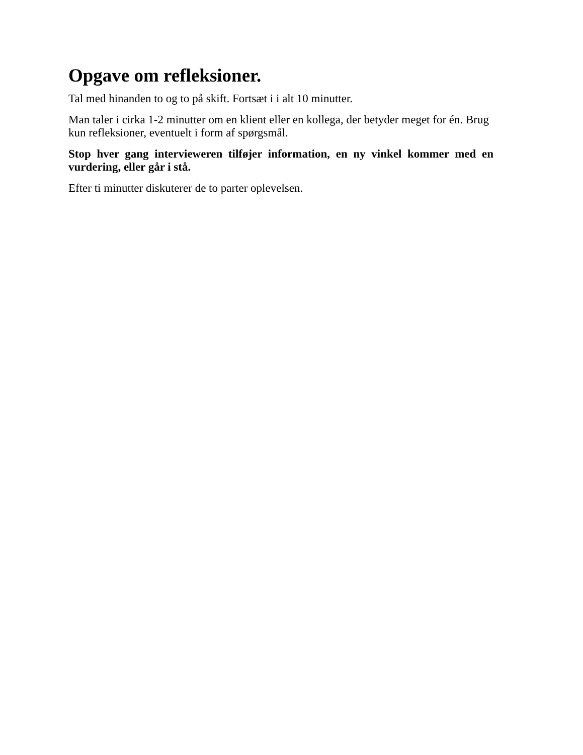Opgave om refleksioner.
Tal med hinanden to og to på skift. Fortsæt i i alt 10 minutter.
Man taler i cirka 1-2 minutter om en klient eller en kollega, der betyder meget for én. Brug kun refleksioner, eventuelt i form af spørgsmål.
Stop hver gang intervieweren tilføjer information, en ny vinkel kommer med en vurdering, eller går i stå.
Efter ti minutter diskuterer de to parter oplevelsen.